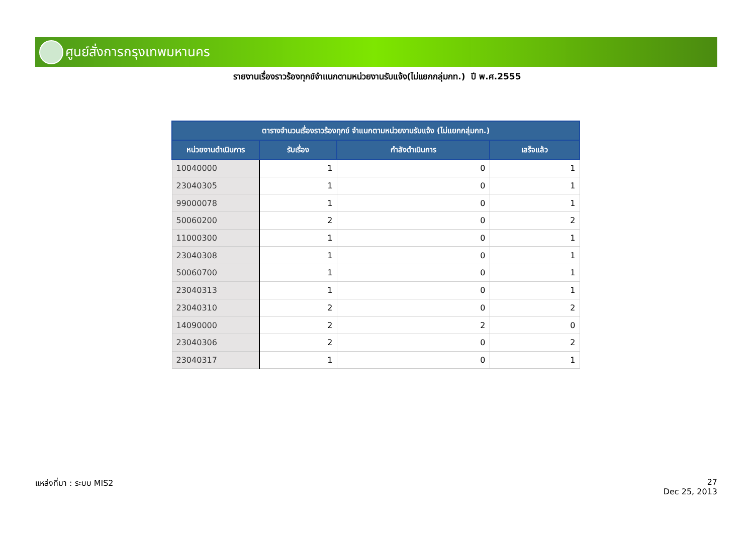ศูนย์สั่งการกรุงเทพมหานคร
รายงานเรื่องราวร้องทุกข์จำแนกตามหน่วยงานรับแจ้ง(ไม่แยกกลุ่มกท.) ปี พ.ศ.2555
| ตารางจำนวนเรื่องราวร้องทุกข์ จำแนกตามหน่วยงานรับแจ้ง (ไม่แยกกลุ่มกท.) | | | |
| --- | --- | --- | --- |
| หน่วยงานดำเนินการ | รับเรื่อง | กำลังดำเนินการ | เสร็จแล้ว |
| 10040000 | 1 | 0 | 1 |
| 23040305 | 1 | 0 | 1 |
| 99000078 | 1 | 0 | 1 |
| 50060200 | 2 | 0 | 2 |
| 11000300 | 1 | 0 | 1 |
| 23040308 | 1 | 0 | 1 |
| 50060700 | 1 | 0 | 1 |
| 23040313 | 1 | 0 | 1 |
| 23040310 | 2 | 0 | 2 |
| 14090000 | 2 | 2 | 0 |
| 23040306 | 2 | 0 | 2 |
| 23040317 | 1 | 0 | 1 |
แหล่งที่มา : ระบบ MIS2
27
Dec 25, 2013